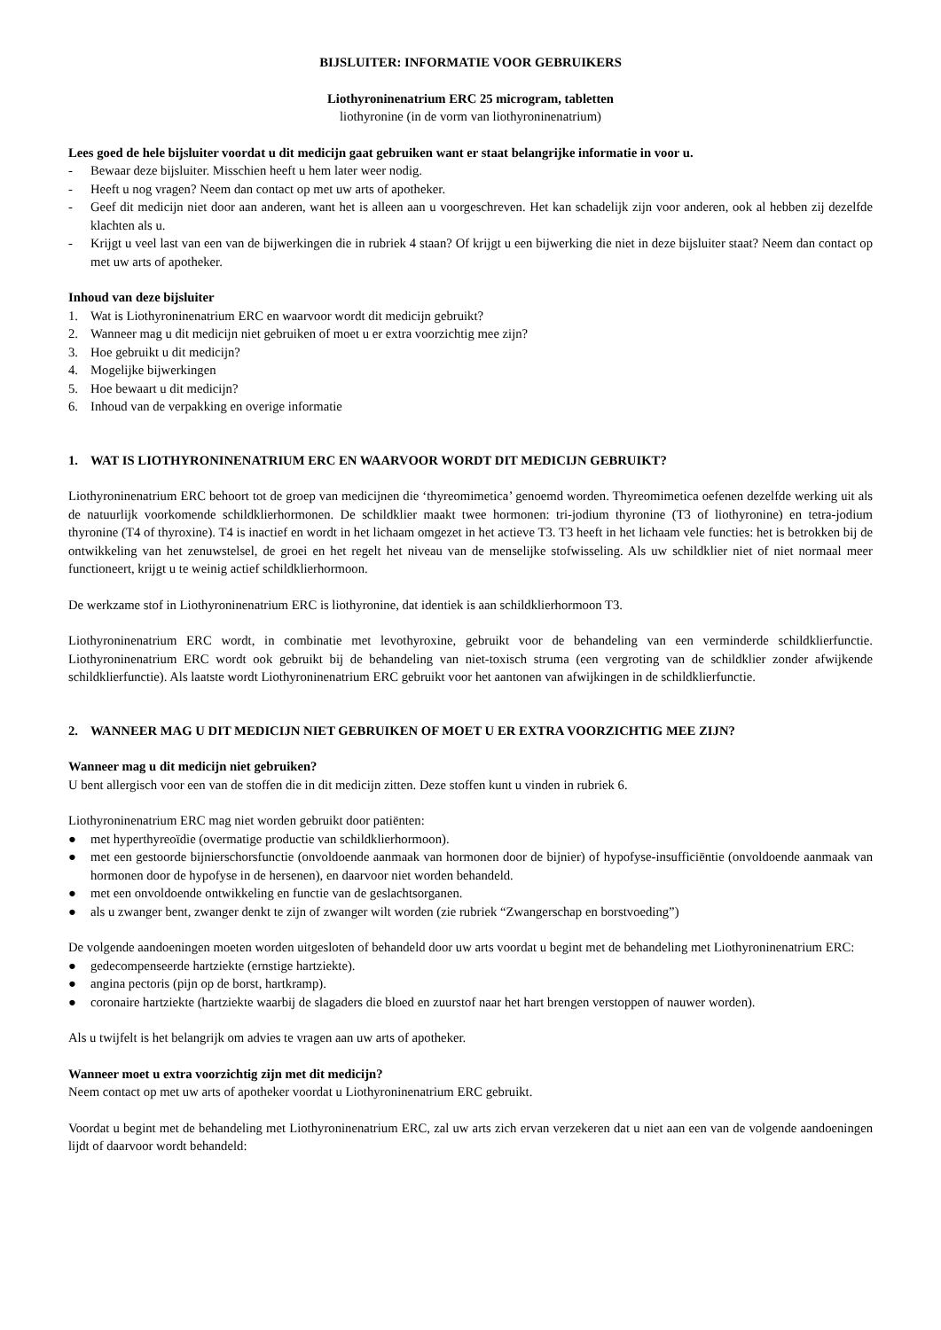BIJSLUITER: INFORMATIE VOOR GEBRUIKERS
Liothyroninenatrium ERC 25 microgram, tabletten
liothyronine (in de vorm van liothyroninenatrium)
Lees goed de hele bijsluiter voordat u dit medicijn gaat gebruiken want er staat belangrijke informatie in voor u.
- Bewaar deze bijsluiter. Misschien heeft u hem later weer nodig.
- Heeft u nog vragen? Neem dan contact op met uw arts of apotheker.
- Geef dit medicijn niet door aan anderen, want het is alleen aan u voorgeschreven. Het kan schadelijk zijn voor anderen, ook al hebben zij dezelfde klachten als u.
- Krijgt u veel last van een van de bijwerkingen die in rubriek 4 staan? Of krijgt u een bijwerking die niet in deze bijsluiter staat? Neem dan contact op met uw arts of apotheker.
Inhoud van deze bijsluiter
1. Wat is Liothyroninenatrium ERC en waarvoor wordt dit medicijn gebruikt?
2. Wanneer mag u dit medicijn niet gebruiken of moet u er extra voorzichtig mee zijn?
3. Hoe gebruikt u dit medicijn?
4. Mogelijke bijwerkingen
5. Hoe bewaart u dit medicijn?
6. Inhoud van de verpakking en overige informatie
1. WAT IS LIOTHYRONINENATRIUM ERC EN WAARVOOR WORDT DIT MEDICIJN GEBRUIKT?
Liothyroninenatrium ERC behoort tot de groep van medicijnen die ‘thyreomimetica’ genoemd worden. Thyreomimetica oefenen dezelfde werking uit als de natuurlijk voorkomende schildklierhormonen. De schildklier maakt twee hormonen: tri-jodium thyronine (T3 of liothyronine) en tetra-jodium thyronine (T4 of thyroxine). T4 is inactief en wordt in het lichaam omgezet in het actieve T3. T3 heeft in het lichaam vele functies: het is betrokken bij de ontwikkeling van het zenuwstelsel, de groei en het regelt het niveau van de menselijke stofwisseling. Als uw schildklier niet of niet normaal meer functioneert, krijgt u te weinig actief schildklierhormoon.
De werkzame stof in Liothyroninenatrium ERC is liothyronine, dat identiek is aan schildklierhormoon T3.
Liothyroninenatrium ERC wordt, in combinatie met levothyroxine, gebruikt voor de behandeling van een verminderde schildklierfunctie. Liothyroninenatrium ERC wordt ook gebruikt bij de behandeling van niet-toxisch struma (een vergroting van de schildklier zonder afwijkende schildklierfunctie). Als laatste wordt Liothyroninenatrium ERC gebruikt voor het aantonen van afwijkingen in de schildklierfunctie.
2. WANNEER MAG U DIT MEDICIJN NIET GEBRUIKEN OF MOET U ER EXTRA VOORZICHTIG MEE ZIJN?
Wanneer mag u dit medicijn niet gebruiken?
U bent allergisch voor een van de stoffen die in dit medicijn zitten. Deze stoffen kunt u vinden in rubriek 6.
Liothyroninenatrium ERC mag niet worden gebruikt door patiënten:
● met hyperthyreoïdie (overmatige productie van schildklierhormoon).
● met een gestoorde bijnierschorsfunctie (onvoldoende aanmaak van hormonen door de bijnier) of hypofyse-insufficiëntie (onvoldoende aanmaak van hormonen door de hypofyse in de hersenen), en daarvoor niet worden behandeld.
● met een onvoldoende ontwikkeling en functie van de geslachtsorganen.
● als u zwanger bent, zwanger denkt te zijn of zwanger wilt worden (zie rubriek “Zwangerschap en borstvoeding”)
De volgende aandoeningen moeten worden uitgesloten of behandeld door uw arts voordat u begint met de behandeling met Liothyroninenatrium ERC:
● gedecompenseerde hartziekte (ernstige hartziekte).
● angina pectoris (pijn op de borst, hartkramp).
● coronaire hartziekte (hartziekte waarbij de slagaders die bloed en zuurstof naar het hart brengen verstoppen of nauwer worden).
Als u twijfelt is het belangrijk om advies te vragen aan uw arts of apotheker.
Wanneer moet u extra voorzichtig zijn met dit medicijn?
Neem contact op met uw arts of apotheker voordat u Liothyroninenatrium ERC gebruikt.
Voordat u begint met de behandeling met Liothyroninenatrium ERC, zal uw arts zich ervan verzekeren dat u niet aan een van de volgende aandoeningen lijdt of daarvoor wordt behandeld: